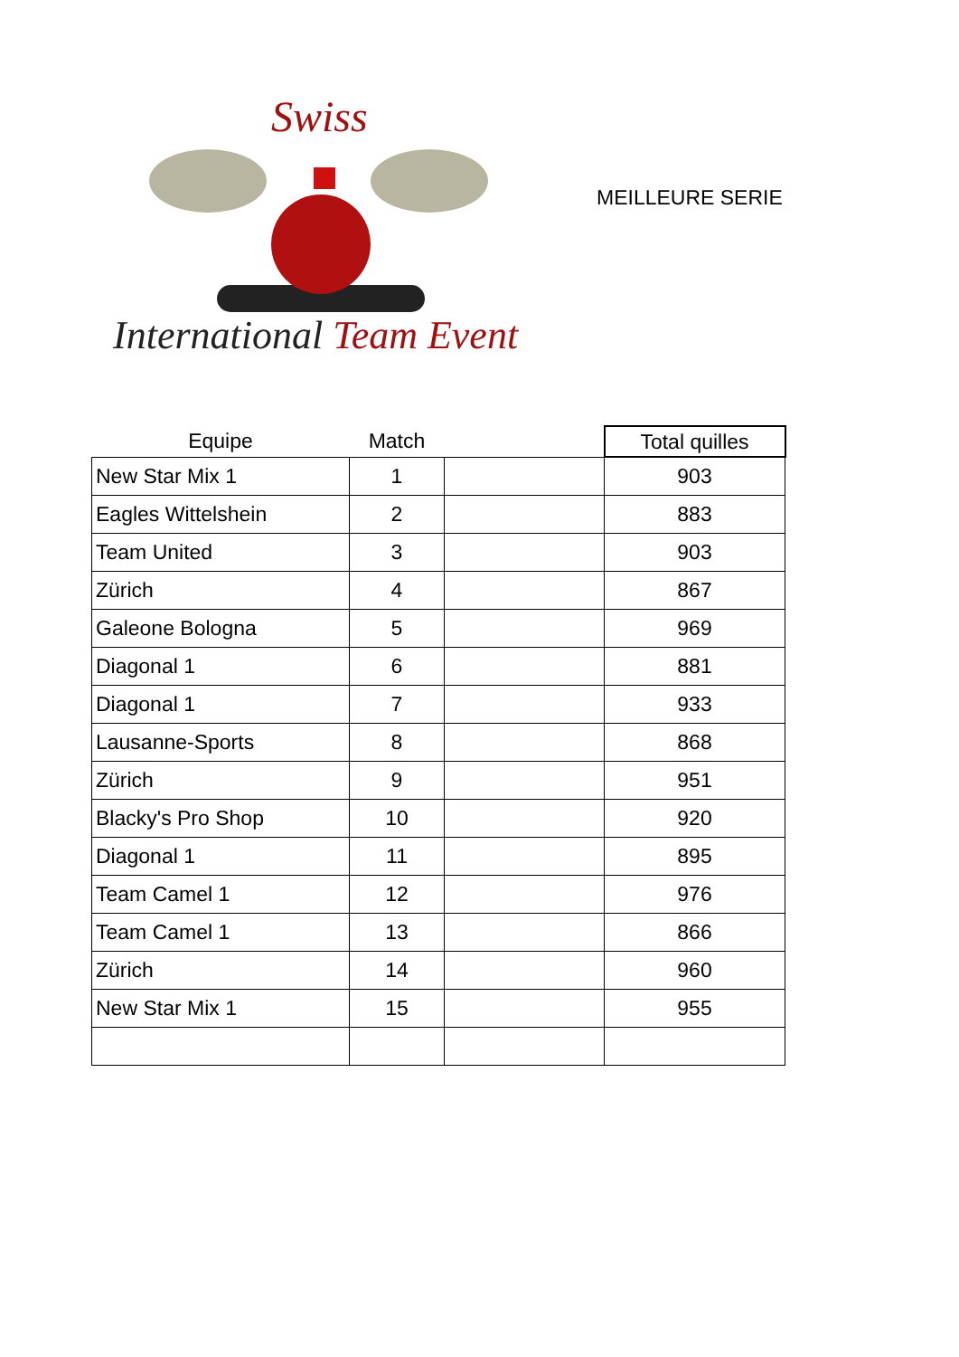Swiss
International Team Event
MEILLEURE SERIE
| Equipe | Match | | Total quilles |
| --- | --- | --- | --- |
| New Star Mix 1 | 1 | | 903 |
| Eagles Wittelshein | 2 | | 883 |
| Team United | 3 | | 903 |
| Zürich | 4 | | 867 |
| Galeone Bologna | 5 | | 969 |
| Diagonal 1 | 6 | | 881 |
| Diagonal 1 | 7 | | 933 |
| Lausanne-Sports | 8 | | 868 |
| Zürich | 9 | | 951 |
| Blacky's Pro Shop | 10 | | 920 |
| Diagonal 1 | 11 | | 895 |
| Team Camel 1 | 12 | | 976 |
| Team Camel 1 | 13 | | 866 |
| Zürich | 14 | | 960 |
| New Star Mix 1 | 15 | | 955 |